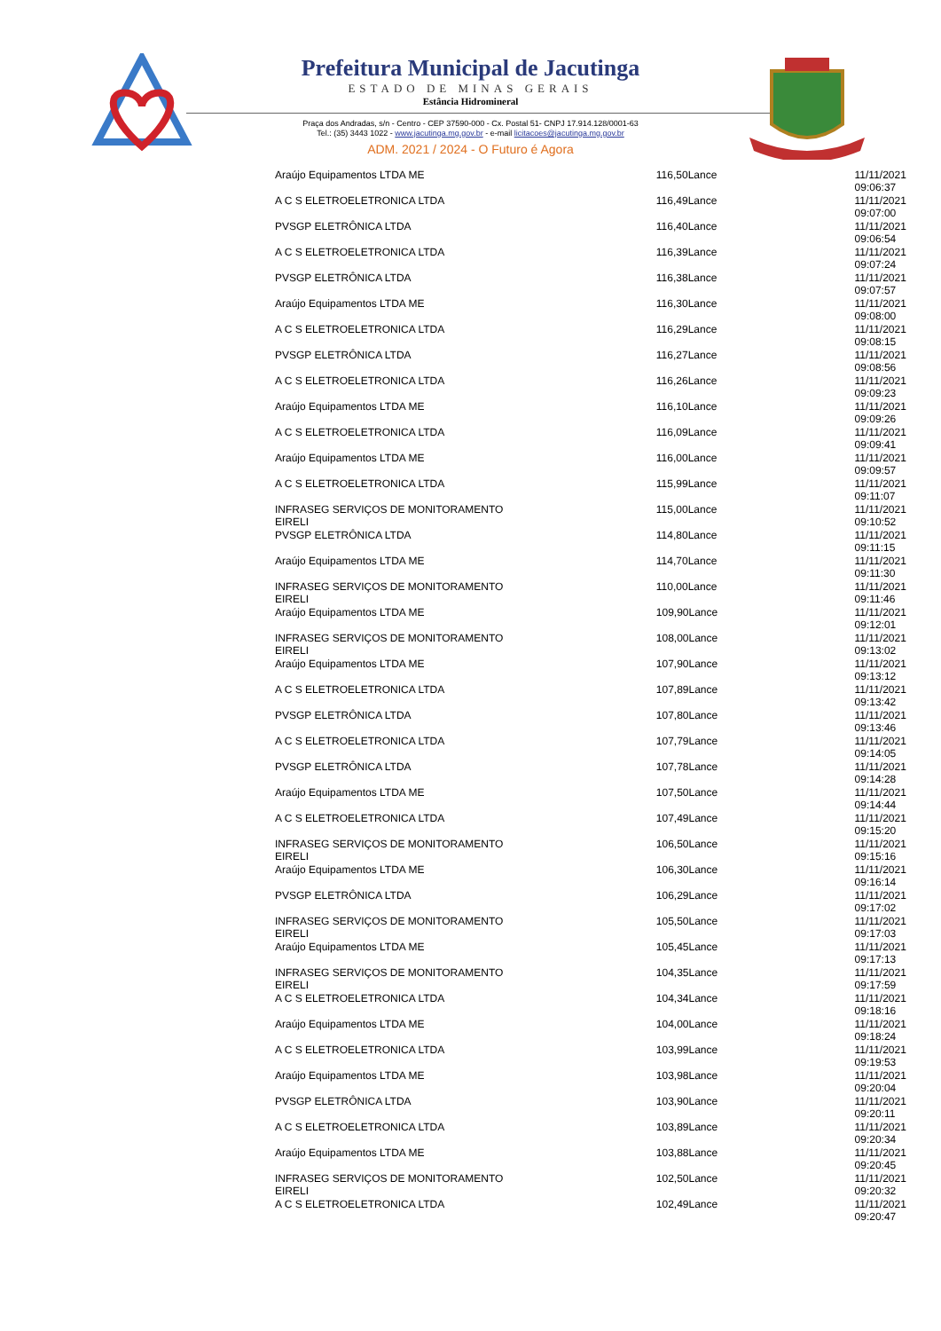Prefeitura Municipal de Jacutinga
ESTADO DE MINAS GERAIS
Estância Hidromineral
Praça dos Andradas, s/n - Centro - CEP 37590-000 - Cx. Postal 51- CNPJ 17.914.128/0001-63
Tel.: (35) 3443 1022 - www.jacutinga.mg.gov.br - e-mail licitacoes@jacutinga.mg.gov.br
ADM. 2021 / 2024 - O Futuro é Agora
| Araújo Equipamentos LTDA ME | 116,50Lance | 11/11/2021 09:06:37 |
| A C S ELETROELETRONICA LTDA | 116,49Lance | 11/11/2021 09:07:00 |
| PVSGP ELETRÔNICA LTDA | 116,40Lance | 11/11/2021 09:06:54 |
| A C S ELETROELETRONICA LTDA | 116,39Lance | 11/11/2021 09:07:24 |
| PVSGP ELETRÔNICA LTDA | 116,38Lance | 11/11/2021 09:07:57 |
| Araújo Equipamentos LTDA ME | 116,30Lance | 11/11/2021 09:08:00 |
| A C S ELETROELETRONICA LTDA | 116,29Lance | 11/11/2021 09:08:15 |
| PVSGP ELETRÔNICA LTDA | 116,27Lance | 11/11/2021 09:08:56 |
| A C S ELETROELETRONICA LTDA | 116,26Lance | 11/11/2021 09:09:23 |
| Araújo Equipamentos LTDA ME | 116,10Lance | 11/11/2021 09:09:26 |
| A C S ELETROELETRONICA LTDA | 116,09Lance | 11/11/2021 09:09:41 |
| Araújo Equipamentos LTDA ME | 116,00Lance | 11/11/2021 09:09:57 |
| A C S ELETROELETRONICA LTDA | 115,99Lance | 11/11/2021 09:11:07 |
| INFRASEG SERVIÇOS DE MONITORAMENTO EIRELI | 115,00Lance | 11/11/2021 09:10:52 |
| PVSGP ELETRÔNICA LTDA | 114,80Lance | 11/11/2021 09:11:15 |
| Araújo Equipamentos LTDA ME | 114,70Lance | 11/11/2021 09:11:30 |
| INFRASEG SERVIÇOS DE MONITORAMENTO EIRELI | 110,00Lance | 11/11/2021 09:11:46 |
| Araújo Equipamentos LTDA ME | 109,90Lance | 11/11/2021 09:12:01 |
| INFRASEG SERVIÇOS DE MONITORAMENTO EIRELI | 108,00Lance | 11/11/2021 09:13:02 |
| Araújo Equipamentos LTDA ME | 107,90Lance | 11/11/2021 09:13:12 |
| A C S ELETROELETRONICA LTDA | 107,89Lance | 11/11/2021 09:13:42 |
| PVSGP ELETRÔNICA LTDA | 107,80Lance | 11/11/2021 09:13:46 |
| A C S ELETROELETRONICA LTDA | 107,79Lance | 11/11/2021 09:14:05 |
| PVSGP ELETRÔNICA LTDA | 107,78Lance | 11/11/2021 09:14:28 |
| Araújo Equipamentos LTDA ME | 107,50Lance | 11/11/2021 09:14:44 |
| A C S ELETROELETRONICA LTDA | 107,49Lance | 11/11/2021 09:15:20 |
| INFRASEG SERVIÇOS DE MONITORAMENTO EIRELI | 106,50Lance | 11/11/2021 09:15:16 |
| Araújo Equipamentos LTDA ME | 106,30Lance | 11/11/2021 09:16:14 |
| PVSGP ELETRÔNICA LTDA | 106,29Lance | 11/11/2021 09:17:02 |
| INFRASEG SERVIÇOS DE MONITORAMENTO EIRELI | 105,50Lance | 11/11/2021 09:17:03 |
| Araújo Equipamentos LTDA ME | 105,45Lance | 11/11/2021 09:17:13 |
| INFRASEG SERVIÇOS DE MONITORAMENTO EIRELI | 104,35Lance | 11/11/2021 09:17:59 |
| A C S ELETROELETRONICA LTDA | 104,34Lance | 11/11/2021 09:18:16 |
| Araújo Equipamentos LTDA ME | 104,00Lance | 11/11/2021 09:18:24 |
| A C S ELETROELETRONICA LTDA | 103,99Lance | 11/11/2021 09:19:53 |
| Araújo Equipamentos LTDA ME | 103,98Lance | 11/11/2021 09:20:04 |
| PVSGP ELETRÔNICA LTDA | 103,90Lance | 11/11/2021 09:20:11 |
| A C S ELETROELETRONICA LTDA | 103,89Lance | 11/11/2021 09:20:34 |
| Araújo Equipamentos LTDA ME | 103,88Lance | 11/11/2021 09:20:45 |
| INFRASEG SERVIÇOS DE MONITORAMENTO EIRELI | 102,50Lance | 11/11/2021 09:20:32 |
| A C S ELETROELETRONICA LTDA | 102,49Lance | 11/11/2021 09:20:47 |